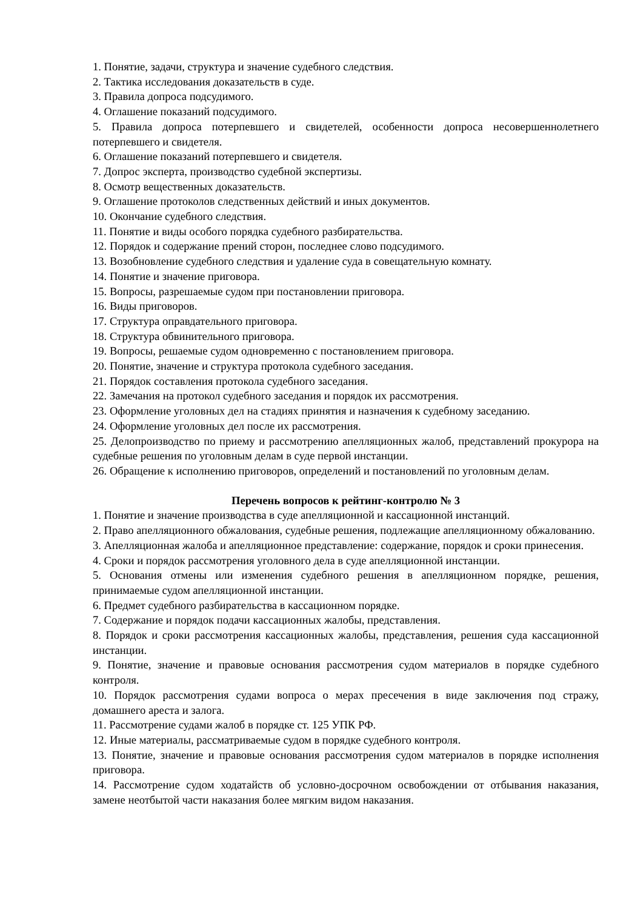1. Понятие, задачи, структура и значение судебного следствия.
2. Тактика исследования доказательств в суде.
3. Правила допроса подсудимого.
4. Оглашение показаний подсудимого.
5. Правила допроса потерпевшего и свидетелей, особенности допроса несовершеннолетнего потерпевшего и свидетеля.
6. Оглашение показаний потерпевшего и свидетеля.
7. Допрос эксперта, производство судебной экспертизы.
8. Осмотр вещественных доказательств.
9. Оглашение протоколов следственных действий и иных документов.
10. Окончание судебного следствия.
11. Понятие и виды особого порядка судебного разбирательства.
12. Порядок и содержание прений сторон, последнее слово подсудимого.
13. Возобновление судебного следствия и удаление суда в совещательную комнату.
14. Понятие и значение приговора.
15. Вопросы, разрешаемые судом при постановлении приговора.
16. Виды приговоров.
17. Структура оправдательного приговора.
18. Структура обвинительного приговора.
19. Вопросы, решаемые судом одновременно с постановлением приговора.
20. Понятие, значение и структура протокола судебного заседания.
21. Порядок составления протокола судебного заседания.
22. Замечания на протокол судебного заседания и порядок их рассмотрения.
23. Оформление уголовных дел на стадиях принятия и назначения к судебному заседанию.
24. Оформление уголовных дел после их рассмотрения.
25. Делопроизводство по приему и рассмотрению апелляционных жалоб, представлений прокурора на судебные решения по уголовным делам в суде первой инстанции.
26. Обращение к исполнению приговоров, определений и постановлений по уголовным делам.
Перечень вопросов к рейтинг-контролю № 3
1. Понятие и значение производства в суде апелляционной и кассационной инстанций.
2. Право апелляционного обжалования, судебные решения, подлежащие апелляционному обжалованию.
3. Апелляционная жалоба и апелляционное представление: содержание, порядок и сроки принесения.
4. Сроки и порядок рассмотрения уголовного дела в суде апелляционной инстанции.
5. Основания отмены или изменения судебного решения в апелляционном порядке, решения, принимаемые судом апелляционной инстанции.
6. Предмет судебного разбирательства в кассационном порядке.
7. Содержание и порядок подачи кассационных жалобы, представления.
8. Порядок и сроки рассмотрения кассационных жалобы, представления, решения суда кассационной инстанции.
9. Понятие, значение и правовые основания рассмотрения судом материалов в порядке судебного контроля.
10. Порядок рассмотрения судами вопроса о мерах пресечения в виде заключения под стражу, домашнего ареста и залога.
11. Рассмотрение судами жалоб в порядке ст. 125 УПК РФ.
12. Иные материалы, рассматриваемые судом в порядке судебного контроля.
13. Понятие, значение и правовые основания рассмотрения судом материалов в порядке исполнения приговора.
14. Рассмотрение судом ходатайств об условно-досрочном освобождении от отбывания наказания, замене неотбытой части наказания более мягким видом наказания.